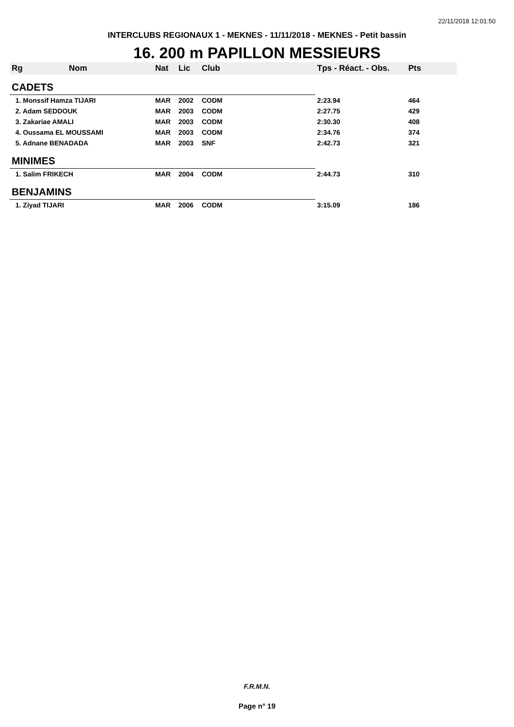22/11/2018 12:01:50
INTERCLUBS REGIONAUX 1 - MEKNES - 11/11/2018 - MEKNES - Petit bassin
16. 200 m PAPILLON MESSIEURS
| Rg | Nom | Nat | Lic | Club | Tps - Réact. - Obs. | Pts |
| --- | --- | --- | --- | --- | --- | --- |
| CADETS | | | | | | |
| 1. Monssif Hamza TIJARI | | MAR | 2002 | CODM | 2:23.94 | 464 |
| 2. Adam SEDDOUK | | MAR | 2003 | CODM | 2:27.75 | 429 |
| 3. Zakariae AMALI | | MAR | 2003 | CODM | 2:30.30 | 408 |
| 4. Oussama EL MOUSSAMI | | MAR | 2003 | CODM | 2:34.76 | 374 |
| 5. Adnane BENADADA | | MAR | 2003 | SNF | 2:42.73 | 321 |
| MINIMES | | | | | | |
| 1. Salim FRIKECH | | MAR | 2004 | CODM | 2:44.73 | 310 |
| BENJAMINS | | | | | | |
| 1. Ziyad TIJARI | | MAR | 2006 | CODM | 3:15.09 | 186 |
F.R.M.N.
Page n° 19